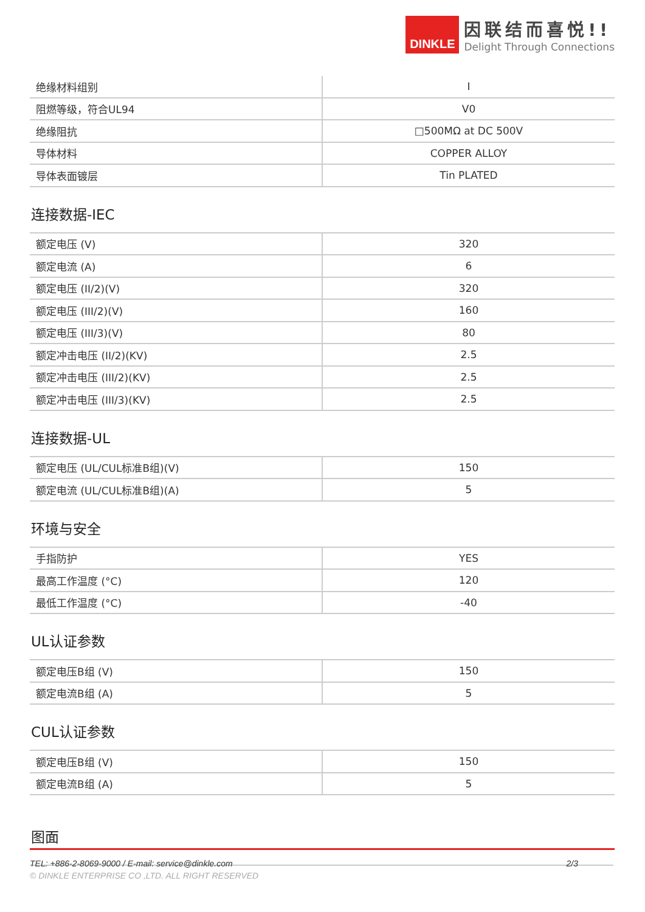DINKLE
因联结而喜悦!!
Delight Through Connections
| 绝缘材料组别 | I |
| 阻燃等级，符合UL94 | V0 |
| 绝缘阻抗 | □500MΩ at DC 500V |
| 导体材料 | COPPER ALLOY |
| 导体表面镀层 | Tin PLATED |
连接数据-IEC
| 额定电压 (V) | 320 |
| 额定电流 (A) | 6 |
| 额定电压 (II/2)(V) | 320 |
| 额定电压 (III/2)(V) | 160 |
| 额定电压 (III/3)(V) | 80 |
| 额定冲击电压 (II/2)(KV) | 2.5 |
| 额定冲击电压 (III/2)(KV) | 2.5 |
| 额定冲击电压 (III/3)(KV) | 2.5 |
连接数据-UL
| 额定电压 (UL/CUL标准B组)(V) | 150 |
| 额定电流 (UL/CUL标准B组)(A) | 5 |
环境与安全
| 手指防护 | YES |
| 最高工作温度 (°C) | 120 |
| 最低工作温度 (°C) | -40 |
UL认证参数
| 额定电压B组 (V) | 150 |
| 额定电流B组 (A) | 5 |
CUL认证参数
| 额定电压B组 (V) | 150 |
| 额定电流B组 (A) | 5 |
图面
TEL: +886-2-8069-9000 / E-mail: service@dinkle.com 2/3
© DINKLE ENTERPRISE CO ,LTD. ALL RIGHT RESERVED